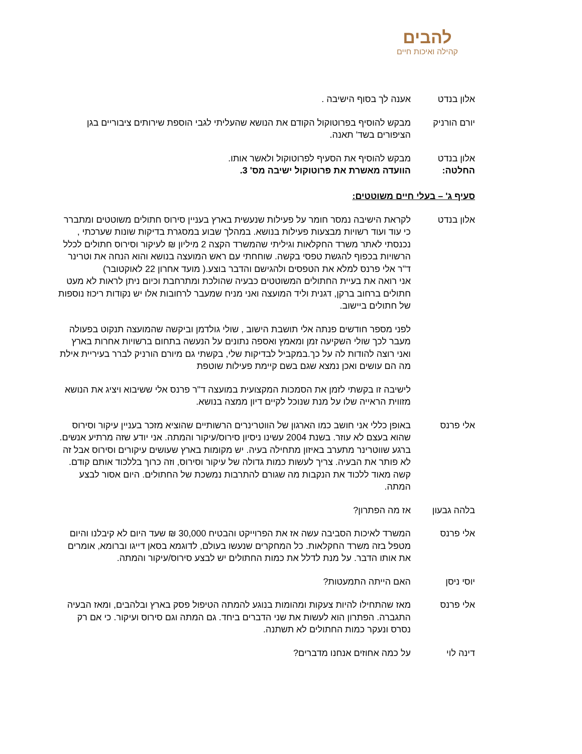להבים
קהילה ואיכות חיים
אלון בנדט אענה לך בסוף הישיבה .
יורם הורניק מבקש להוסיף בפרוטוקול הקודם את הנושא שהעליתי לגבי הוספת שירותים ציבוריים בגן הציפורים בשד' תאנה.
אלון בנדט מבקש להוסיף את הסעיף לפרוטוקול ולאשר אותו.
החלטה: הוועדה מאשרת את פרוטוקול ישיבה מס' 3.
סעיף ג' – בעלי חיים משוטטים:
אלון בנדט לקראת הישיבה נמסר חומר על פעילות שנעשית בארץ בעניין סירוס חתולים משוטטים ומתברר כי עוד ועוד רשויות מבצעות פעילות בנושא. במהלך שבוע במסגרת בדיקות שונות שערכתי , נכנסתי לאתר משרד החקלאות וגיליתי שהמשרד הקצה 2 מיליון ₪ לעיקור וסירוס חתולים לכלל הרשויות בכפוף להגשת טפסי בקשה. שוחחתי עם ראש המועצה בנושא והוא הנחה את וטרינר ד"ר אלי פרנס למלא את הטפסים ולהגישם והדבר בוצע.( מועד אחרון 22 לאוקטובר)
אני רואה את בעיית החתולים המשוטטים כבעיה שהולכת ומתרחבת וכיום ניתן לראות לא מעט חתולים ברחוב ברקן, דגנית וליד המועצה ואני מניח שמעבר לרחובות אלו יש נקודות ריכוז נוספות של חתולים ביישוב.
לפני מספר חודשים פנתה אלי תושבת הישוב , שולי גולדמן וביקשה שהמועצה תנקוט בפעולה מעבר לכך שולי השקיעה זמן ומאמץ ואספה נתונים על הנעשה בתחום ברשויות אחרות בארץ ואני רוצה להודות לה על כך.במקביל לבדיקות שלי, בקשתי גם מיורם הורניק לברר בעיריית אילת מה הם עושים ואכן נמצא שגם בשם קיימת פעילות שוטפת
לישיבה זו בקשתי לזמן את הסמכות המקצועית במועצה ד"ר פרנס אלי ששיבוא ויציג את הנושא מזווית הראייה שלו על מנת שנוכל לקיים דיון ממצה בנושא.
אלי פרנס באופן כללי אני חושב כמו הארגון של הווטרינרים הרשותיים שהוציא מזכר בעניין עיקור וסירוס שהוא בעצם לא עוזר. בשנת 2004 עשינו ניסיון סירוס/עיקור והמתה. אני יודע שזה מרתיע אנשים. ברגע שווטרינר מתערב באיזון מתחילה בעיה. יש מקומות בארץ שעושים עיקורים וסירוס אבל זה לא פותר את הבעיה. צריך לעשות כמות גדולה של עיקור וסירוס, וזה כרוך בללכוד אותם קודם. קשה מאוד ללכוד את הנקבות מה שגורם להתרבות נמשכת של החתולים. היום אסור לבצע המתה.
בלהה גבעון אז מה הפתרון?
אלי פרנס המשרד לאיכות הסביבה עשה אז את הפרוייקט והבטיח 30,000 ₪ שעד היום לא קיבלנו והיום מטפל בזה משרד החקלאות. כל המחקרים שנעשו בעולם, לדוגמא בסאן דייגו וברומא, אומרים את אותו הדבר. על מנת לדלל את כמות החתולים יש לבצע סירוס/עיקור והמתה.
יוסי ניסן האם הייתה התמעטות?
אלי פרנס מאז שהתחילו להיות צעקות ומהומות בנוגע להמתה הטיפול פסק בארץ ובלהבים, ומאז הבעיה התגברה. הפתרון הוא לעשות את שני הדברים ביחד. גם המתה וגם סירוס ועיקור. כי אם רק נסרס ונעקר כמות החתולים לא תשתנה.
דינה לוי על כמה אחוזים אנחנו מדברים?